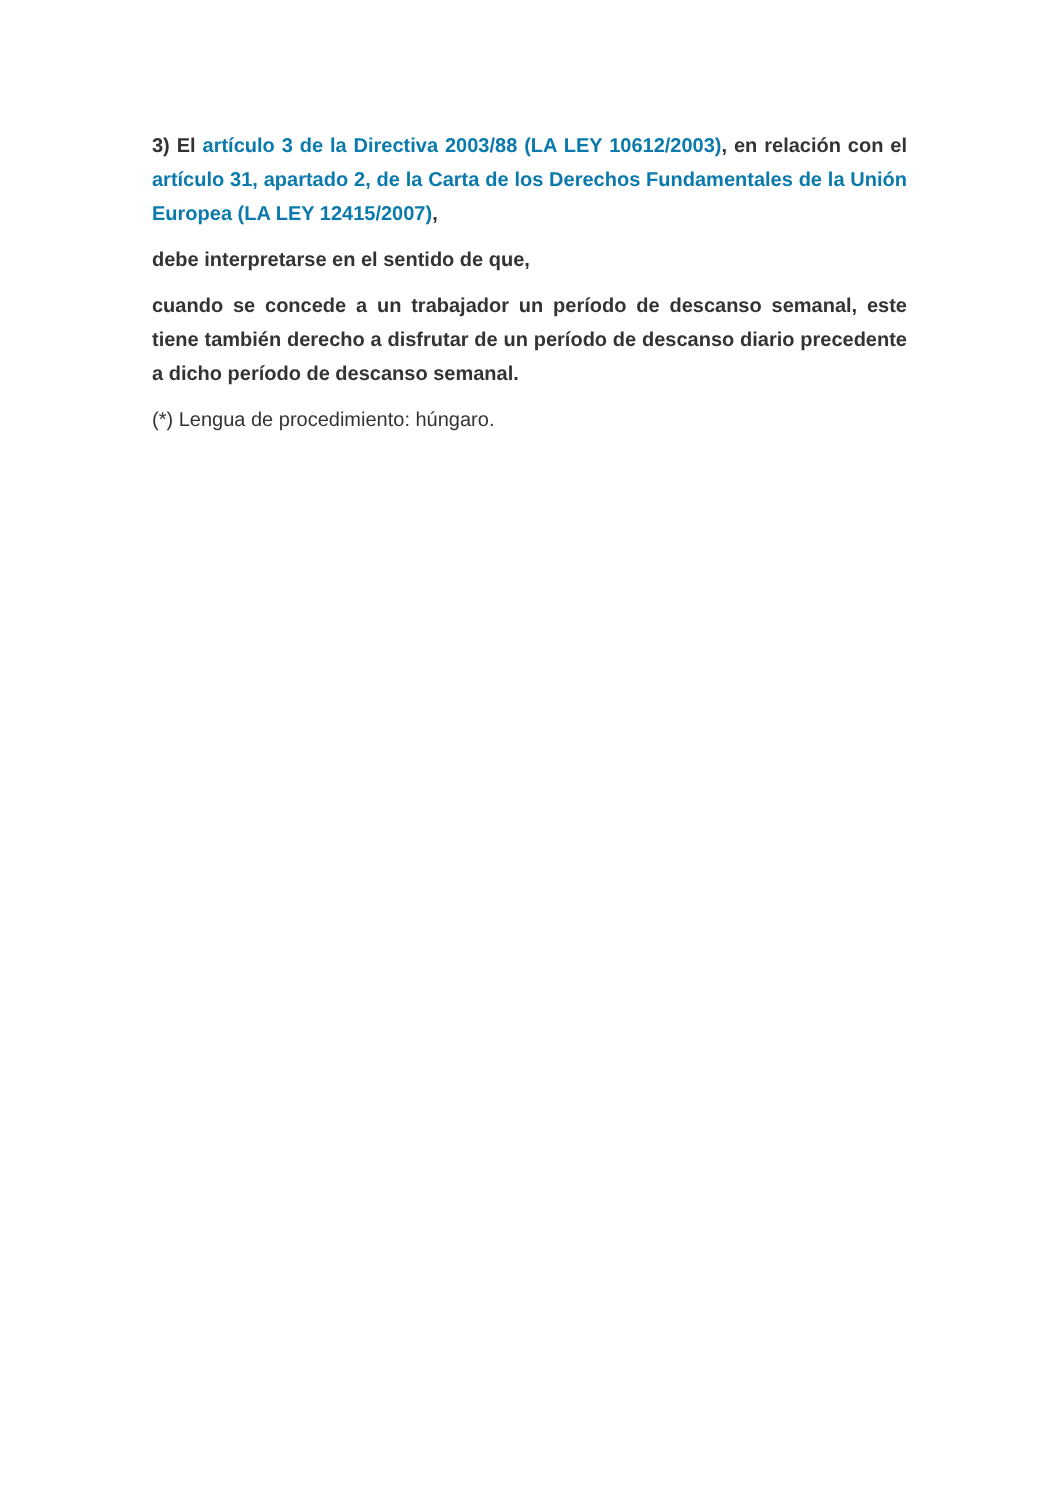3) El artículo 3 de la Directiva 2003/88 (LA LEY 10612/2003), en relación con el artículo 31, apartado 2, de la Carta de los Derechos Fundamentales de la Unión Europea (LA LEY 12415/2007),
debe interpretarse en el sentido de que,
cuando se concede a un trabajador un período de descanso semanal, este tiene también derecho a disfrutar de un período de descanso diario precedente a dicho período de descanso semanal.
(*) Lengua de procedimiento: húngaro.